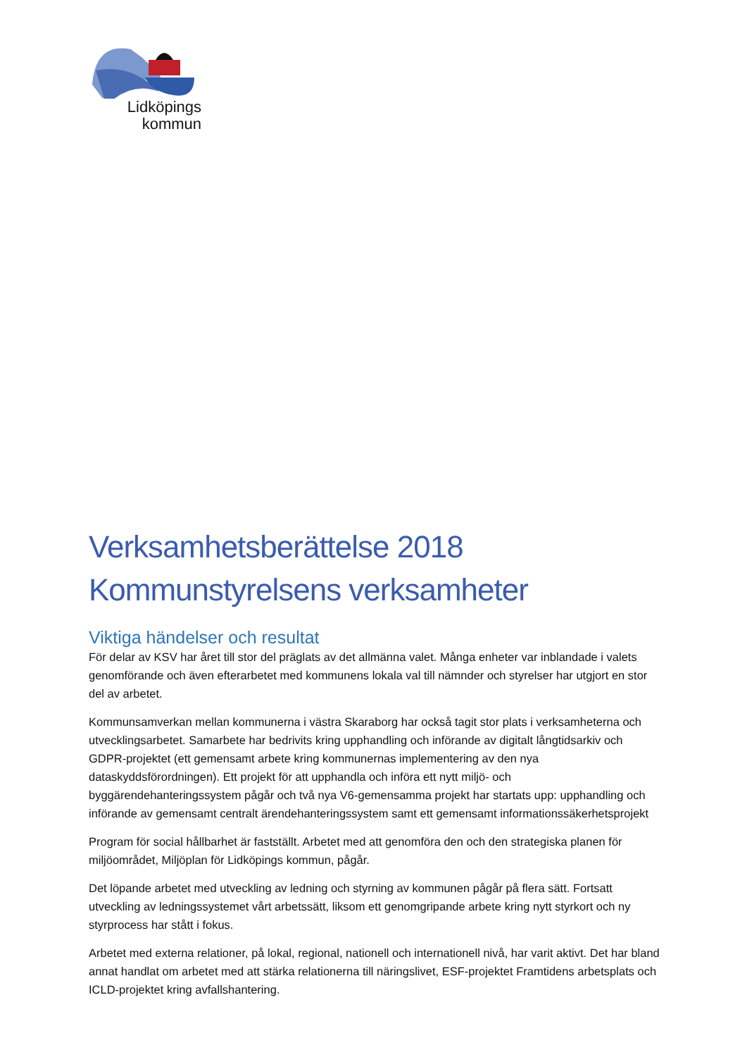Lidköpings
kommun
Verksamhetsberättelse 2018
Kommunstyrelsens verksamheter
Viktiga händelser och resultat
För delar av KSV har året till stor del präglats av det allmänna valet. Många enheter var inblandade i valets genomförande och även efterarbetet med kommunens lokala val till nämnder och styrelser har utgjort en stor del av arbetet.
Kommunsamverkan mellan kommunerna i västra Skaraborg har också tagit stor plats i verksamheterna och utvecklingsarbetet. Samarbete har bedrivits kring upphandling och införande av digitalt långtidsarkiv och GDPR-projektet (ett gemensamt arbete kring kommunernas implementering av den nya dataskyddsförordningen). Ett projekt för att upphandla och införa ett nytt miljö- och byggärendehanteringssystem pågår och två nya V6-gemensamma projekt har startats upp: upphandling och införande av gemensamt centralt ärendehanteringssystem samt ett gemensamt informationssäkerhetsprojekt
Program för social hållbarhet är fastställt. Arbetet med att genomföra den och den strategiska planen för miljöområdet, Miljöplan för Lidköpings kommun, pågår.
Det löpande arbetet med utveckling av ledning och styrning av kommunen pågår på flera sätt. Fortsatt utveckling av ledningssystemet vårt arbetssätt, liksom ett genomgripande arbete kring nytt styrkort och ny styrprocess har stått i fokus.
Arbetet med externa relationer, på lokal, regional, nationell och internationell nivå, har varit aktivt. Det har bland annat handlat om arbetet med att stärka relationerna till näringslivet, ESF-projektet Framtidens arbetsplats och ICLD-projektet kring avfallshantering.